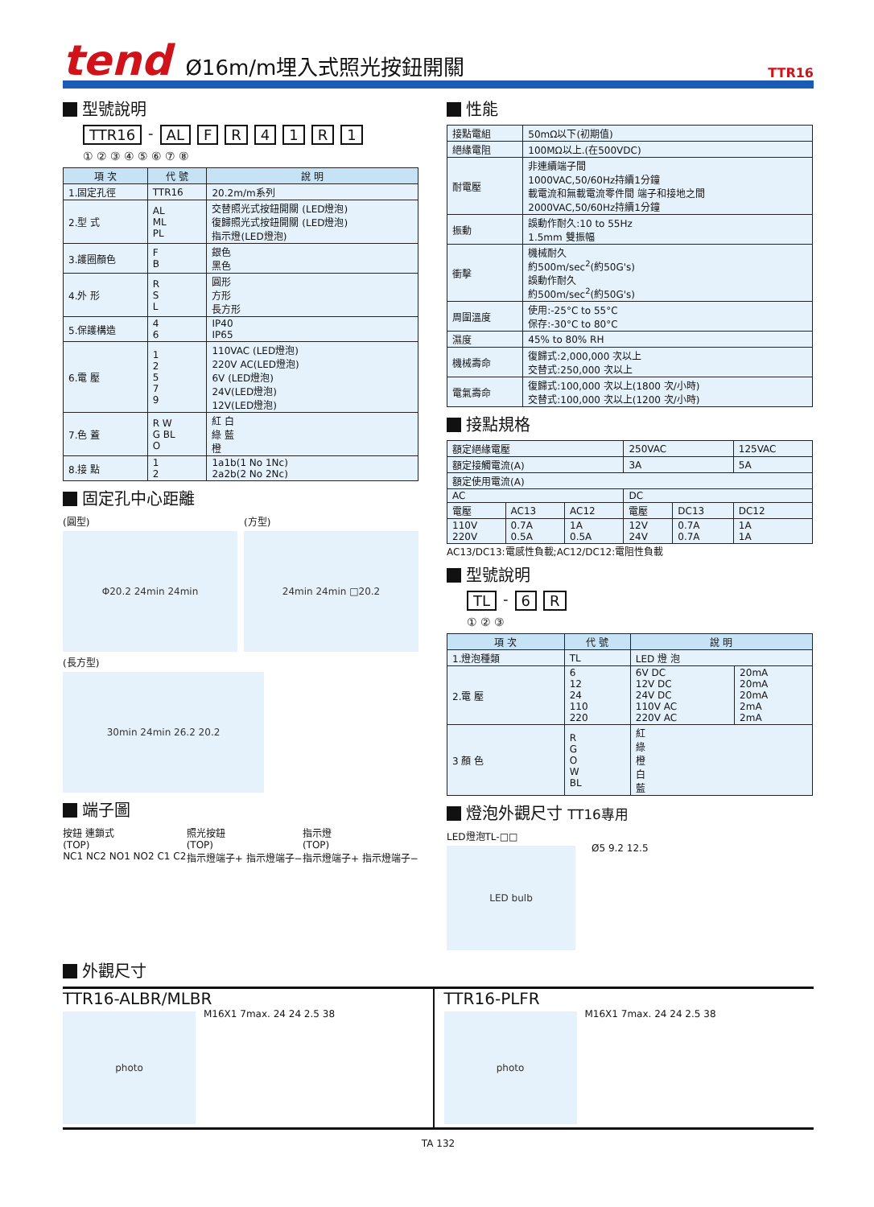tend
Ø16m/m埋入式照光按鈕開關
TTR16
型號說明
TTR16 - AL FR 41 R 1
① ② ③ ④ ⑤ ⑥ ⑦ ⑧
| 項 次 | 代 號 | 說 明 |
| --- | --- | --- |
| 1.固定孔徑 | TTR16 | 20.2m/m系列 |
| 2.型 式 | AL ML PL | 交替照光式按鈕開關 (LED燈泡) 復歸照光式按鈕開關 (LED燈泡) 指示燈(LED燈泡) |
| 3.護圈顏色 | F B | 銀色 黑色 |
| 4.外 形 | R S L | 圓形 方形 長方形 |
| 5.保護構造 | 4 6 | IP40 IP65 |
| 6.電 壓 | 1 2 5 7 9 | 110VAC (LED燈泡) 220V AC(LED燈泡) 6V (LED燈泡) 24V(LED燈泡) 12V(LED燈泡) |
| 7.色 蓋 | R W G BL O | 紅 白 綠 藍 橙 |
| 8.接 點 | 1 2 | 1a1b(1 No 1Nc) 2a2b(2 No 2Nc) |
固定孔中心距離
(圓型)
Φ20.2 24min 24min
(方型)
24min 24min □20.2
(長方型)
30min 24min 26.2 20.2
端子圖
按鈕 連鎖式
(TOP)
NC1 NC2 NO1 NO2 C1 C2
照光按鈕
(TOP)
指示燈端子+ 指示燈端子−
指示燈
(TOP)
指示燈端子+ 指示燈端子−
性能
| 接點電組 | 50mΩ以下(初期值) |
| 絕緣電阻 | 100MΩ以上.(在500VDC) |
| 耐電壓 | 非連續端子間 1000VAC,50/60Hz持續1分鐘 載電流和無載電流零件間 端子和接地之間 2000VAC,50/60Hz持續1分鐘 |
| 振動 | 誤動作耐久:10 to 55Hz 1.5mm 雙振幅 |
| 衝擊 | 機械耐久 約500m/sec<sup>2</sup>(約50G's) 誤動作耐久 約500m/sec<sup>2</sup>(約50G's) |
| 周圍溫度 | 使用:-25°C to 55°C 保存:-30°C to 80°C |
| 濕度 | 45% to 80% RH |
| 機械壽命 | 復歸式:2,000,000 次以上 交替式:250,000 次以上 |
| 電氣壽命 | 復歸式:100,000 次以上(1800 次/小時) 交替式:100,000 次以上(1200 次/小時) |
接點規格
| 額定絕緣電壓 | | | 250VAC | | 125VAC |
| 額定接觸電流(A) | | | 3A | | 5A |
| 額定使用電流(A) | | | | | |
| AC | | | DC | | |
| 電壓 | AC13 | AC12 | 電壓 | DC13 | DC12 |
| 110V 220V | 0.7A 0.5A | 1A 0.5A | 12V 24V | 0.7A 0.7A | 1A 1A |
AC13/DC13:電感性負載;AC12/DC12:電阻性負載
型號說明
TL - 6 R
① ② ③
| 項 次 | 代 號 | 說 明 | |
| --- | --- | --- | --- |
| 1.燈泡種類 | TL | LED 燈 泡 | |
| 2.電 壓 | 6 12 24 110 220 | 6V DC 12V DC 24V DC 110V AC 220V AC | 20mA 20mA 20mA 2mA 2mA |
| 3 顏 色 | R G O W BL | 紅 綠 橙 白 藍 | |
燈泡外觀尺寸 TT16專用
LED燈泡TL-□□
LED bulb
Ø5 9.2 12.5
外觀尺寸
TTR16-ALBR/MLBR
photo
M16X1 7max. 24 24 2.5 38
TTR16-PLFR
photo
M16X1 7max. 24 24 2.5 38
TA 132